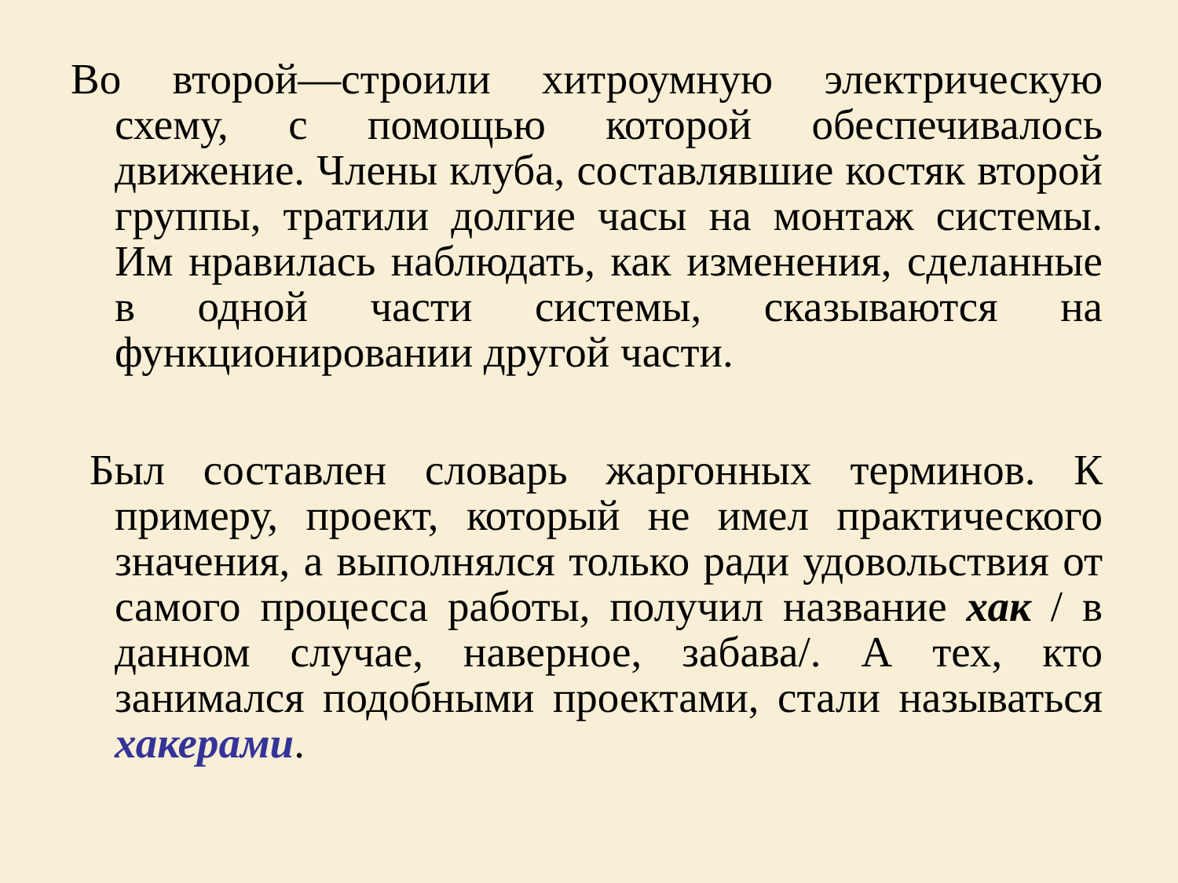Во второй—строили хитроумную электрическую схему, с помощью которой обеспечивалось движение. Члены клуба, составлявшие костяк второй группы, тратили долгие часы на монтаж системы. Им нравилась наблюдать, как изменения, сделанные в одной части системы, сказываются на функционировании другой части.
Был составлен словарь жаргонных терминов. К примеру, проект, который не имел практического значения, а выполнялся только ради удовольствия от самого процесса работы, получил название хак / в данном случае, наверное, забава/. А тех, кто занимался подобными проектами, стали называться хакерами.